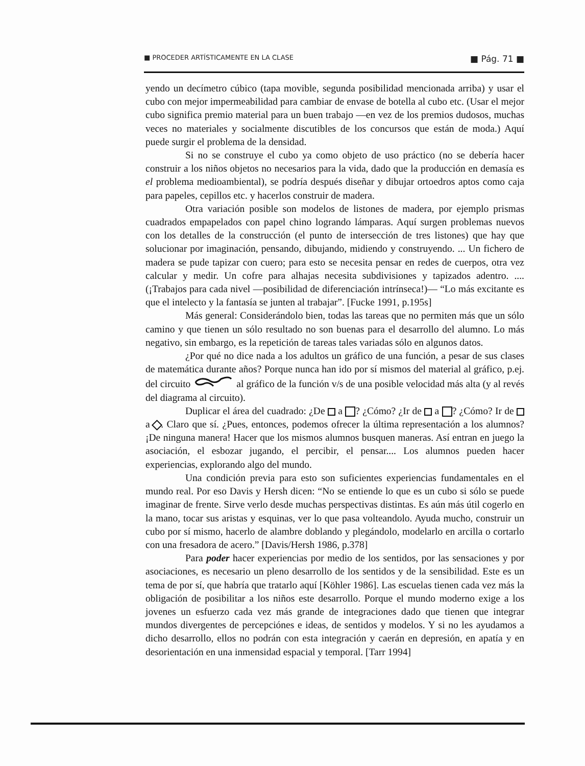■ PROCEDER ARTÍSTICAMENTE EN LA CLASE ■ Pág. 71 ■
yendo un decímetro cúbico (tapa movible, segunda posibilidad mencionada arriba) y usar el cubo con mejor impermeabilidad para cambiar de envase de botella al cubo etc. (Usar el mejor cubo significa premio material para un buen trabajo —en vez de los premios dudosos, muchas veces no materiales y socialmente discutibles de los concursos que están de moda.) Aquí puede surgir el problema de la densidad.
Si no se construye el cubo ya como objeto de uso práctico (no se debería hacer construir a los niños objetos no necesarios para la vida, dado que la producción en demasía es el problema medioambiental), se podría después diseñar y dibujar ortoedros aptos como caja para papeles, cepillos etc. y hacerlos construir de madera.
Otra variación posible son modelos de listones de madera, por ejemplo prismas cuadrados empapelados con papel chino logrando lámparas. Aquí surgen problemas nuevos con los detalles de la construcción (el punto de intersección de tres listones) que hay que solucionar por imaginación, pensando, dibujando, midiendo y construyendo. ... Un fichero de madera se pude tapizar con cuero; para esto se necesita pensar en redes de cuerpos, otra vez calcular y medir. Un cofre para alhajas necesita subdivisiones y tapizados adentro. .... (¡Trabajos para cada nivel —posibilidad de diferenciación intrínseca!)— “Lo más excitante es que el intelecto y la fantasía se junten al trabajar”. [Fucke 1991, p.195s]
Más general: Considerándolo bien, todas las tareas que no permiten más que un sólo camino y que tienen un sólo resultado no son buenas para el desarrollo del alumno. Lo más negativo, sin embargo, es la repetición de tareas tales variadas sólo en algunos datos.
¿Por qué no dice nada a los adultos un gráfico de una función, a pesar de sus clases de matemática durante años? Porque nunca han ido por sí mismos del material al gráfico, p.ej. del circuito al gráfico de la función v/s de una posible velocidad más alta (y al revés del diagrama al circuito).
Duplicar el área del cuadrado: ¿De a ? ¿Cómo? ¿Ir de a ? ¿Cómo? Ir de a . Claro que sí. ¿Pues, entonces, podemos ofrecer la última representación a los alumnos? ¡De ninguna manera! Hacer que los mismos alumnos busquen maneras. Así entran en juego la asociación, el esbozar jugando, el percibir, el pensar.... Los alumnos pueden hacer experiencias, explorando algo del mundo.
Una condición previa para esto son suficientes experiencias fundamentales en el mundo real. Por eso Davis y Hersh dicen: “No se entiende lo que es un cubo si sólo se puede imaginar de frente. Sirve verlo desde muchas perspectivas distintas. Es aún más útil cogerlo en la mano, tocar sus aristas y esquinas, ver lo que pasa volteandolo. Ayuda mucho, construir un cubo por sí mismo, hacerlo de alambre doblando y plegándolo, modelarlo en arcilla o cortarlo con una fresadora de acero.” [Davis/Hersh 1986, p.378]
Para poder hacer experiencias por medio de los sentidos, por las sensaciones y por asociaciones, es necesario un pleno desarrollo de los sentidos y de la sensibilidad. Este es un tema de por sí, que habría que tratarlo aquí [Köhler 1986]. Las escuelas tienen cada vez más la obligación de posibilitar a los niños este desarrollo. Porque el mundo moderno exige a los jovenes un esfuerzo cada vez más grande de integraciones dado que tienen que integrar mundos divergentes de percepciónes e ideas, de sentidos y modelos. Y si no les ayudamos a dicho desarrollo, ellos no podrán con esta integración y caerán en depresión, en apatía y en desorientación en una inmensidad espacial y temporal. [Tarr 1994]